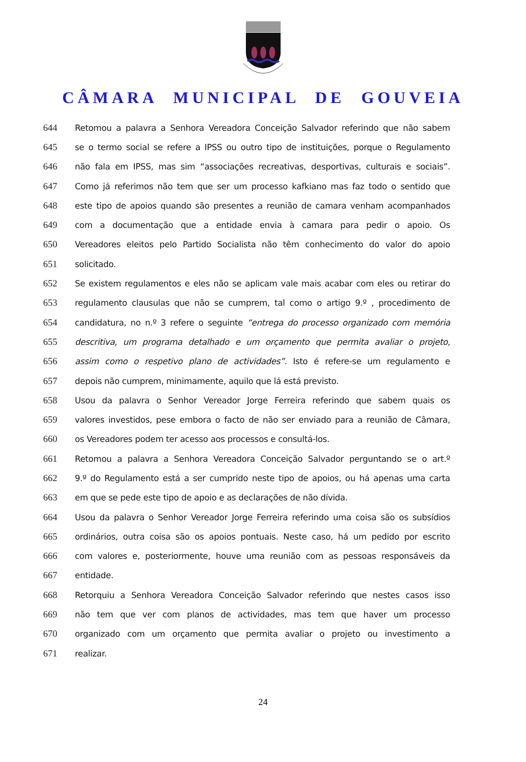CÂMARA MUNICIPAL DE GOUVEIA
644 Retomou a palavra a Senhora Vereadora Conceição Salvador referindo que não sabem
645 se o termo social se refere a IPSS ou outro tipo de instituições, porque o Regulamento
646 não fala em IPSS, mas sim “associações recreativas, desportivas, culturais e sociais”.
647 Como já referimos não tem que ser um processo kafkiano mas faz todo o sentido que
648 este tipo de apoios quando são presentes a reunião de camara venham acompanhados
649 com a documentação que a entidade envia à camara para pedir o apoio. Os
650 Vereadores eleitos pelo Partido Socialista não têm conhecimento do valor do apoio
651 solicitado.
652 Se existem regulamentos e eles não se aplicam vale mais acabar com eles ou retirar do
653 regulamento clausulas que não se cumprem, tal como o artigo 9.º , procedimento de
654 candidatura, no n.º 3 refere o seguinte “entrega do processo organizado com memória
655 descritiva, um programa detalhado e um orçamento que permita avaliar o projeto,
656 assim como o respetivo plano de actividades”. Isto é refere-se um regulamento e
657 depois não cumprem, minimamente, aquilo que lá está previsto.
658 Usou da palavra o Senhor Vereador Jorge Ferreira referindo que sabem quais os
659 valores investidos, pese embora o facto de não ser enviado para a reunião de Câmara,
660 os Vereadores podem ter acesso aos processos e consultá-los.
661 Retomou a palavra a Senhora Vereadora Conceição Salvador perguntando se o art.º
662 9.º do Regulamento está a ser cumprido neste tipo de apoios, ou há apenas uma carta
663 em que se pede este tipo de apoio e as declarações de não dívida.
664 Usou da palavra o Senhor Vereador Jorge Ferreira referindo uma coisa são os subsídios
665 ordinários, outra coisa são os apoios pontuais. Neste caso, há um pedido por escrito
666 com valores e, posteriormente, houve uma reunião com as pessoas responsáveis da
667 entidade.
668 Retorquiu a Senhora Vereadora Conceição Salvador referindo que nestes casos isso
669 não tem que ver com planos de actividades, mas tem que haver um processo
670 organizado com um orçamento que permita avaliar o projeto ou investimento a
671 realizar.
24